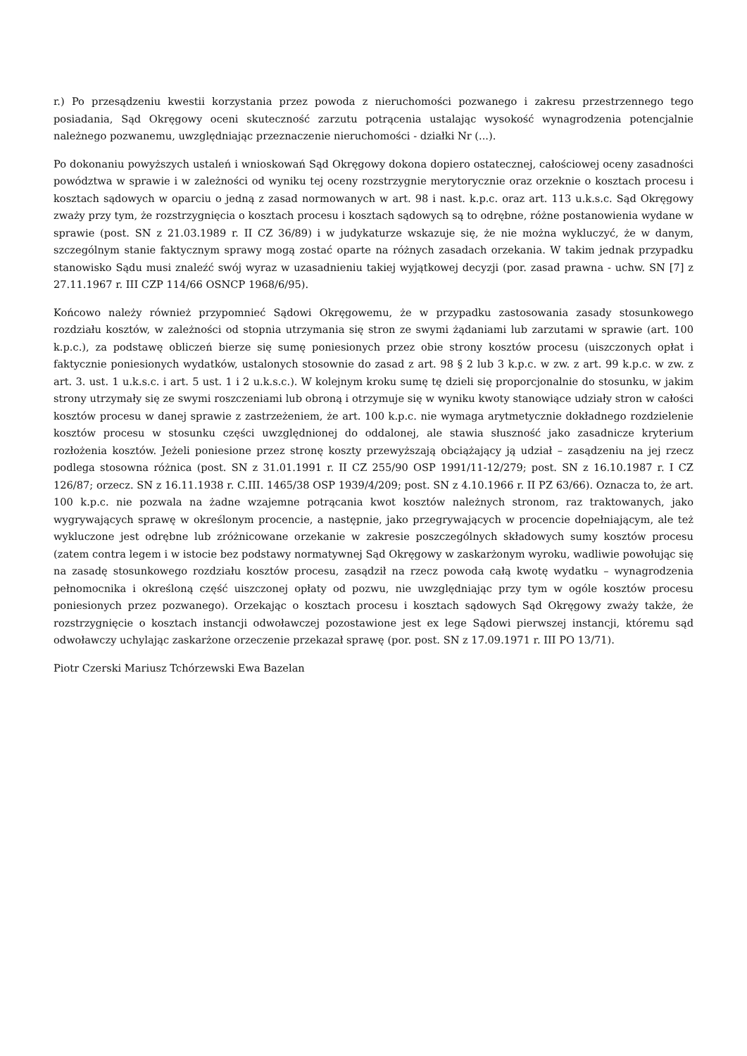r.) Po przesądzeniu kwestii korzystania przez powoda z nieruchomości pozwanego i zakresu przestrzennego tego posiadania, Sąd Okręgowy oceni skuteczność zarzutu potrącenia ustalając wysokość wynagrodzenia potencjalnie należnego pozwanemu, uwzględniając przeznaczenie nieruchomości - działki Nr (...).
Po dokonaniu powyższych ustaleń i wnioskowań Sąd Okręgowy dokona dopiero ostatecznej, całościowej oceny zasadności powództwa w sprawie i w zależności od wyniku tej oceny rozstrzygnie merytorycznie oraz orzeknie o kosztach procesu i kosztach sądowych w oparciu o jedną z zasad normowanych w art. 98 i nast. k.p.c. oraz art. 113 u.k.s.c. Sąd Okręgowy zważy przy tym, że rozstrzygnięcia o kosztach procesu i kosztach sądowych są to odrębne, różne postanowienia wydane w sprawie (post. SN z 21.03.1989 r. II CZ 36/89) i w judykaturze wskazuje się, że nie można wykluczyć, że w danym, szczególnym stanie faktycznym sprawy mogą zostać oparte na różnych zasadach orzekania. W takim jednak przypadku stanowisko Sądu musi znaleźć swój wyraz w uzasadnieniu takiej wyjątkowej decyzji (por. zasad prawna - uchw. SN [7] z 27.11.1967 r. III CZP 114/66 OSNCP 1968/6/95).
Końcowo należy również przypomnieć Sądowi Okręgowemu, że w przypadku zastosowania zasady stosunkowego rozdziału kosztów, w zależności od stopnia utrzymania się stron ze swymi żądaniami lub zarzutami w sprawie (art. 100 k.p.c.), za podstawę obliczeń bierze się sumę poniesionych przez obie strony kosztów procesu (uiszczonych opłat i faktycznie poniesionych wydatków, ustalonych stosownie do zasad z art. 98 § 2 lub 3 k.p.c. w zw. z art. 99 k.p.c. w zw. z art. 3. ust. 1 u.k.s.c. i art. 5 ust. 1 i 2 u.k.s.c.). W kolejnym kroku sumę tę dzieli się proporcjonalnie do stosunku, w jakim strony utrzymały się ze swymi roszczeniami lub obroną i otrzymuje się w wyniku kwoty stanowiące udziały stron w całości kosztów procesu w danej sprawie z zastrzeżeniem, że art. 100 k.p.c. nie wymaga arytmetycznie dokładnego rozdzielenie kosztów procesu w stosunku części uwzględnionej do oddalonej, ale stawia słuszność jako zasadnicze kryterium rozłożenia kosztów. Jeżeli poniesione przez stronę koszty przewyższają obciążający ją udział – zasądzeniu na jej rzecz podlega stosowna różnica (post. SN z 31.01.1991 r. II CZ 255/90 OSP 1991/11-12/279; post. SN z 16.10.1987 r. I CZ 126/87; orzecz. SN z 16.11.1938 r. C.III. 1465/38 OSP 1939/4/209; post. SN z 4.10.1966 r. II PZ 63/66). Oznacza to, że art. 100 k.p.c. nie pozwala na żadne wzajemne potrącania kwot kosztów należnych stronom, raz traktowanych, jako wygrywających sprawę w określonym procencie, a następnie, jako przegrywających w procencie dopełniającym, ale też wykluczone jest odrębne lub zróżnicowane orzekanie w zakresie poszczególnych składowych sumy kosztów procesu (zatem contra legem i w istocie bez podstawy normatywnej Sąd Okręgowy w zaskarżonym wyroku, wadliwie powołując się na zasadę stosunkowego rozdziału kosztów procesu, zasądził na rzecz powoda całą kwotę wydatku – wynagrodzenia pełnomocnika i określoną część uiszczonej opłaty od pozwu, nie uwzględniając przy tym w ogóle kosztów procesu poniesionych przez pozwanego). Orzekając o kosztach procesu i kosztach sądowych Sąd Okręgowy zważy także, że rozstrzygnięcie o kosztach instancji odwoławczej pozostawione jest ex lege Sądowi pierwszej instancji, któremu sąd odwoławczy uchylając zaskarżone orzeczenie przekazał sprawę (por. post. SN z 17.09.1971 r. III PO 13/71).
Piotr Czerski Mariusz Tchórzewski Ewa Bazelan